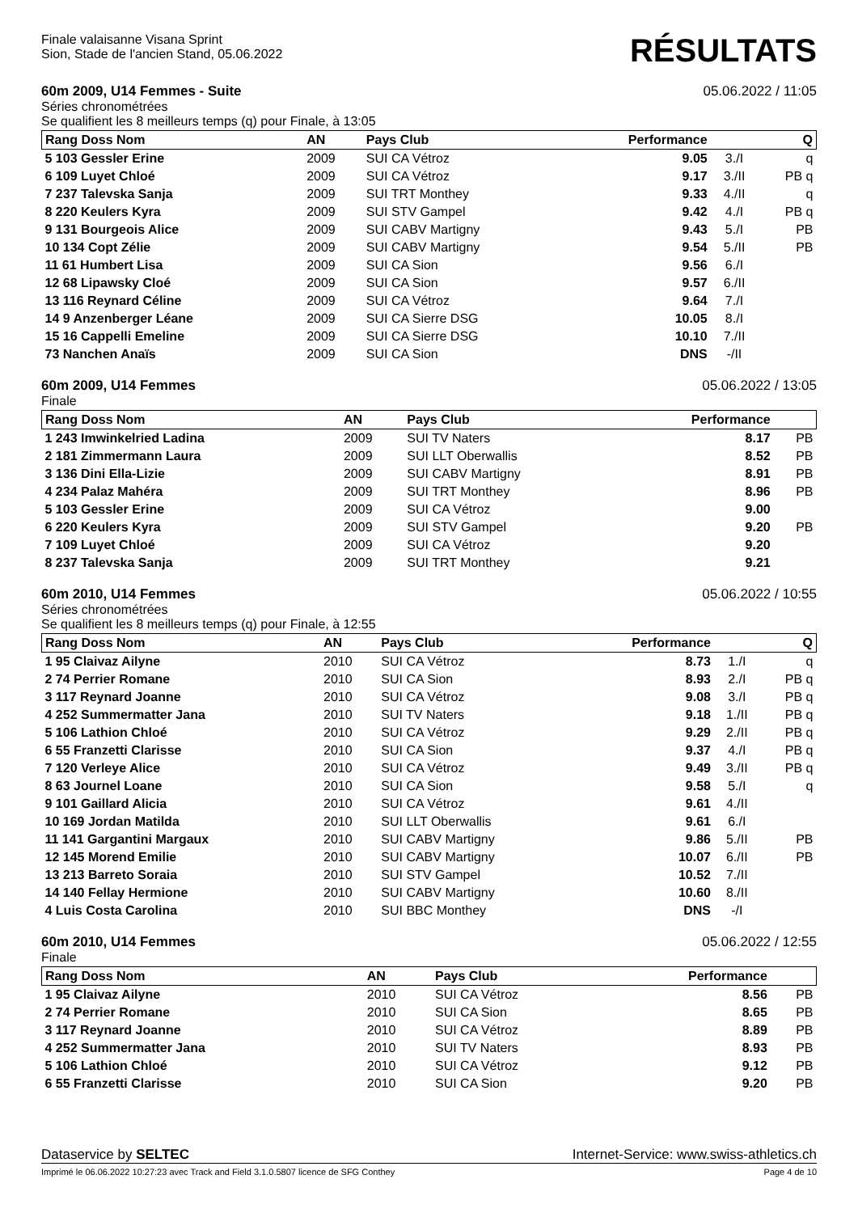Finale valaisanne Visana Sprint
Sion, Stade de l'ancien Stand, 05.06.2022
RÉSULTATS
60m 2009, U14 Femmes - Suite 05.06.2022 / 11:05
Séries chronométrées
Se qualifient les 8 meilleurs temps (q) pour Finale, à 13:05
| Rang Doss Nom | AN | Pays Club | Performance | | Q |
| --- | --- | --- | --- | --- | --- |
| 5 103 Gessler Erine | 2009 | SUI CA Vétroz | 9.05 | 3./I | q |
| 6 109 Luyet Chloé | 2009 | SUI CA Vétroz | 9.17 | 3./II | PB q |
| 7 237 Talevska Sanja | 2009 | SUI TRT Monthey | 9.33 | 4./II | q |
| 8 220 Keulers Kyra | 2009 | SUI STV Gampel | 9.42 | 4./I | PB q |
| 9 131 Bourgeois Alice | 2009 | SUI CABV Martigny | 9.43 | 5./I | PB |
| 10 134 Copt Zélie | 2009 | SUI CABV Martigny | 9.54 | 5./II | PB |
| 11 61 Humbert Lisa | 2009 | SUI CA Sion | 9.56 | 6./I | |
| 12 68 Lipawsky Cloé | 2009 | SUI CA Sion | 9.57 | 6./II | |
| 13 116 Reynard Céline | 2009 | SUI CA Vétroz | 9.64 | 7./I | |
| 14 9 Anzenberger Léane | 2009 | SUI CA Sierre DSG | 10.05 | 8./I | |
| 15 16 Cappelli Emeline | 2009 | SUI CA Sierre DSG | 10.10 | 7./II | |
| 73 Nanchen Anaïs | 2009 | SUI CA Sion | DNS | -/II | |
60m 2009, U14 Femmes 05.06.2022 / 13:05
Finale
| Rang Doss Nom | AN | Pays Club | Performance | |
| --- | --- | --- | --- | --- |
| 1 243 Imwinkelried Ladina | 2009 | SUI TV Naters | 8.17 | PB |
| 2 181 Zimmermann Laura | 2009 | SUI LLT Oberwallis | 8.52 | PB |
| 3 136 Dini Ella-Lizie | 2009 | SUI CABV Martigny | 8.91 | PB |
| 4 234 Palaz Mahéra | 2009 | SUI TRT Monthey | 8.96 | PB |
| 5 103 Gessler Erine | 2009 | SUI CA Vétroz | 9.00 | |
| 6 220 Keulers Kyra | 2009 | SUI STV Gampel | 9.20 | PB |
| 7 109 Luyet Chloé | 2009 | SUI CA Vétroz | 9.20 | |
| 8 237 Talevska Sanja | 2009 | SUI TRT Monthey | 9.21 | |
60m 2010, U14 Femmes 05.06.2022 / 10:55
Séries chronométrées
Se qualifient les 8 meilleurs temps (q) pour Finale, à 12:55
| Rang Doss Nom | AN | Pays Club | Performance | | Q |
| --- | --- | --- | --- | --- | --- |
| 1 95 Claivaz Ailyne | 2010 | SUI CA Vétroz | 8.73 | 1./I | q |
| 2 74 Perrier Romane | 2010 | SUI CA Sion | 8.93 | 2./I | PB q |
| 3 117 Reynard Joanne | 2010 | SUI CA Vétroz | 9.08 | 3./I | PB q |
| 4 252 Summermatter Jana | 2010 | SUI TV Naters | 9.18 | 1./II | PB q |
| 5 106 Lathion Chloé | 2010 | SUI CA Vétroz | 9.29 | 2./II | PB q |
| 6 55 Franzetti Clarisse | 2010 | SUI CA Sion | 9.37 | 4./I | PB q |
| 7 120 Verleye Alice | 2010 | SUI CA Vétroz | 9.49 | 3./II | PB q |
| 8 63 Journel Loane | 2010 | SUI CA Sion | 9.58 | 5./I | q |
| 9 101 Gaillard Alicia | 2010 | SUI CA Vétroz | 9.61 | 4./II | |
| 10 169 Jordan Matilda | 2010 | SUI LLT Oberwallis | 9.61 | 6./I | |
| 11 141 Gargantini Margaux | 2010 | SUI CABV Martigny | 9.86 | 5./II | PB |
| 12 145 Morend Emilie | 2010 | SUI CABV Martigny | 10.07 | 6./II | PB |
| 13 213 Barreto Soraia | 2010 | SUI STV Gampel | 10.52 | 7./II | |
| 14 140 Fellay Hermione | 2010 | SUI CABV Martigny | 10.60 | 8./II | |
| 4 Luis Costa Carolina | 2010 | SUI BBC Monthey | DNS | -/I | |
60m 2010, U14 Femmes 05.06.2022 / 12:55
Finale
| Rang Doss Nom | AN | Pays Club | Performance | |
| --- | --- | --- | --- | --- |
| 1 95 Claivaz Ailyne | 2010 | SUI CA Vétroz | 8.56 | PB |
| 2 74 Perrier Romane | 2010 | SUI CA Sion | 8.65 | PB |
| 3 117 Reynard Joanne | 2010 | SUI CA Vétroz | 8.89 | PB |
| 4 252 Summermatter Jana | 2010 | SUI TV Naters | 8.93 | PB |
| 5 106 Lathion Chloé | 2010 | SUI CA Vétroz | 9.12 | PB |
| 6 55 Franzetti Clarisse | 2010 | SUI CA Sion | 9.20 | PB |
Dataservice by SELTEC Internet-Service: www.swiss-athletics.ch
Imprimé le 06.06.2022 10:27:23 avec Track and Field 3.1.0.5807 licence de SFG Conthey Page 4 de 10